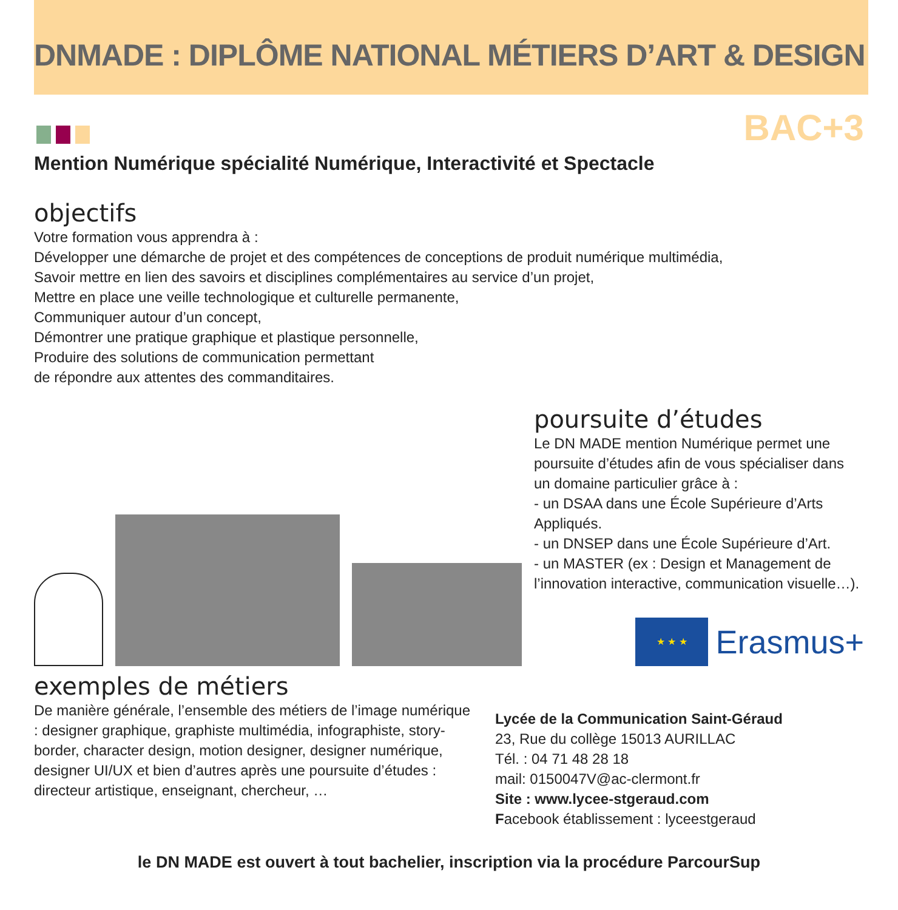DNMADE : DIPLÔME NATIONAL MÉTIERS D’ART & DESIGN
BAC+3
Mention Numérique spécialité Numérique, Interactivité et Spectacle
objectifs
Votre formation vous apprendra à :
Développer une démarche de projet et des compétences de conceptions de produit numérique multimédia,
Savoir mettre en lien des savoirs et disciplines complémentaires au service d’un projet,
Mettre en place une veille technologique et culturelle permanente,
Communiquer autour d’un concept,
Démontrer une pratique graphique et plastique personnelle,
Produire des solutions de communication permettant
de répondre aux attentes des commanditaires.
poursuite d’études
Le DN MADE mention Numérique permet une poursuite d’études afin de vous spécialiser dans un domaine particulier grâce à :
- un DSAA dans une École Supérieure d’Arts Appliqués.
- un DNSEP dans une École Supérieure d’Art.
- un MASTER (ex : Design et Management de l’innovation interactive, communication visuelle…).
★ ★ ★
Erasmus+
exemples de métiers
De manière générale, l’ensemble des métiers de l’image numérique : designer graphique, graphiste multimédia, infographiste, story-border, character design, motion designer, designer numérique, designer UI/UX et bien d’autres après une poursuite d’études : directeur artistique, enseignant, chercheur, …
Lycée de la Communication Saint-Géraud
23, Rue du collège 15013 AURILLAC
Tél. : 04 71 48 28 18
mail: 0150047V@ac-clermont.fr
Site : www.lycee-stgeraud.com
Facebook établissement : lyceestgeraud
le DN MADE est ouvert à tout bachelier, inscription via la procédure ParcourSup